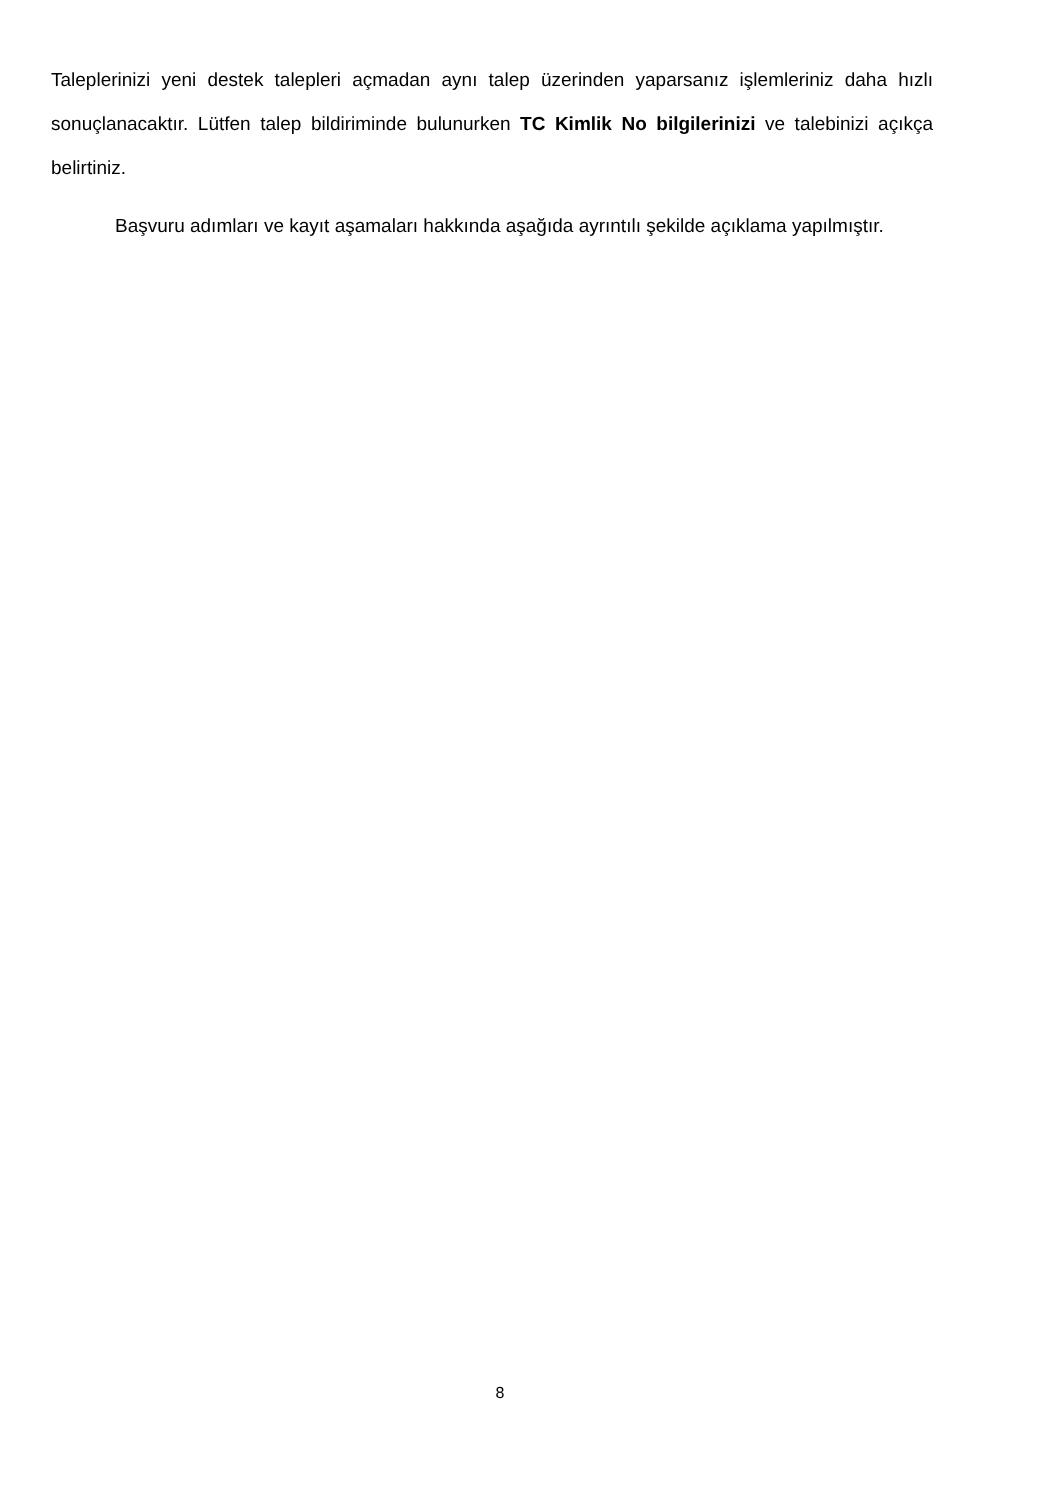Taleplerinizi yeni destek talepleri açmadan aynı talep üzerinden yaparsanız işlemleriniz daha hızlı sonuçlanacaktır. Lütfen talep bildiriminde bulunurken TC Kimlik No bilgilerinizi ve talebinizi açıkça belirtiniz.
Başvuru adımları ve kayıt aşamaları hakkında aşağıda ayrıntılı şekilde açıklama yapılmıştır.
8